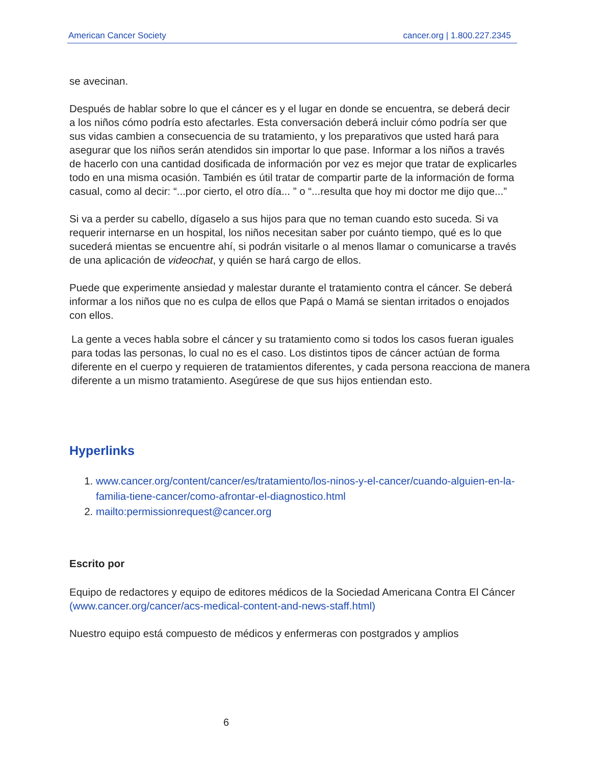American Cancer Society cancer.org | 1.800.227.2345
se avecinan.
Después de hablar sobre lo que el cáncer es y el lugar en donde se encuentra, se deberá decir a los niños cómo podría esto afectarles. Esta conversación deberá incluir cómo podría ser que sus vidas cambien a consecuencia de su tratamiento, y los preparativos que usted hará para asegurar que los niños serán atendidos sin importar lo que pase. Informar a los niños a través de hacerlo con una cantidad dosificada de información por vez es mejor que tratar de explicarles todo en una misma ocasión. También es útil tratar de compartir parte de la información de forma casual, como al decir: “...por cierto, el otro día... ” o “...resulta que hoy mi doctor me dijo que...”
Si va a perder su cabello, dígaselo a sus hijos para que no teman cuando esto suceda. Si va requerir internarse en un hospital, los niños necesitan saber por cuánto tiempo, qué es lo que sucederá mientas se encuentre ahí, si podrán visitarle o al menos llamar o comunicarse a través de una aplicación de videochat, y quién se hará cargo de ellos.
Puede que experimente ansiedad y malestar durante el tratamiento contra el cáncer. Se deberá informar a los niños que no es culpa de ellos que Papá o Mamá se sientan irritados o enojados con ellos.
La gente a veces habla sobre el cáncer y su tratamiento como si todos los casos fueran iguales para todas las personas, lo cual no es el caso. Los distintos tipos de cáncer actúan de forma diferente en el cuerpo y requieren de tratamientos diferentes, y cada persona reacciona de manera diferente a un mismo tratamiento. Asegúrese de que sus hijos entiendan esto.
Hyperlinks
1. www.cancer.org/content/cancer/es/tratamiento/los-ninos-y-el-cancer/cuando-alguien-en-la-familia-tiene-cancer/como-afrontar-el-diagnostico.html
2. mailto:permissionrequest@cancer.org
Escrito por
Equipo de redactores y equipo de editores médicos de la Sociedad Americana Contra El Cáncer (www.cancer.org/cancer/acs-medical-content-and-news-staff.html)
Nuestro equipo está compuesto de médicos y enfermeras con postgrados y amplios
6